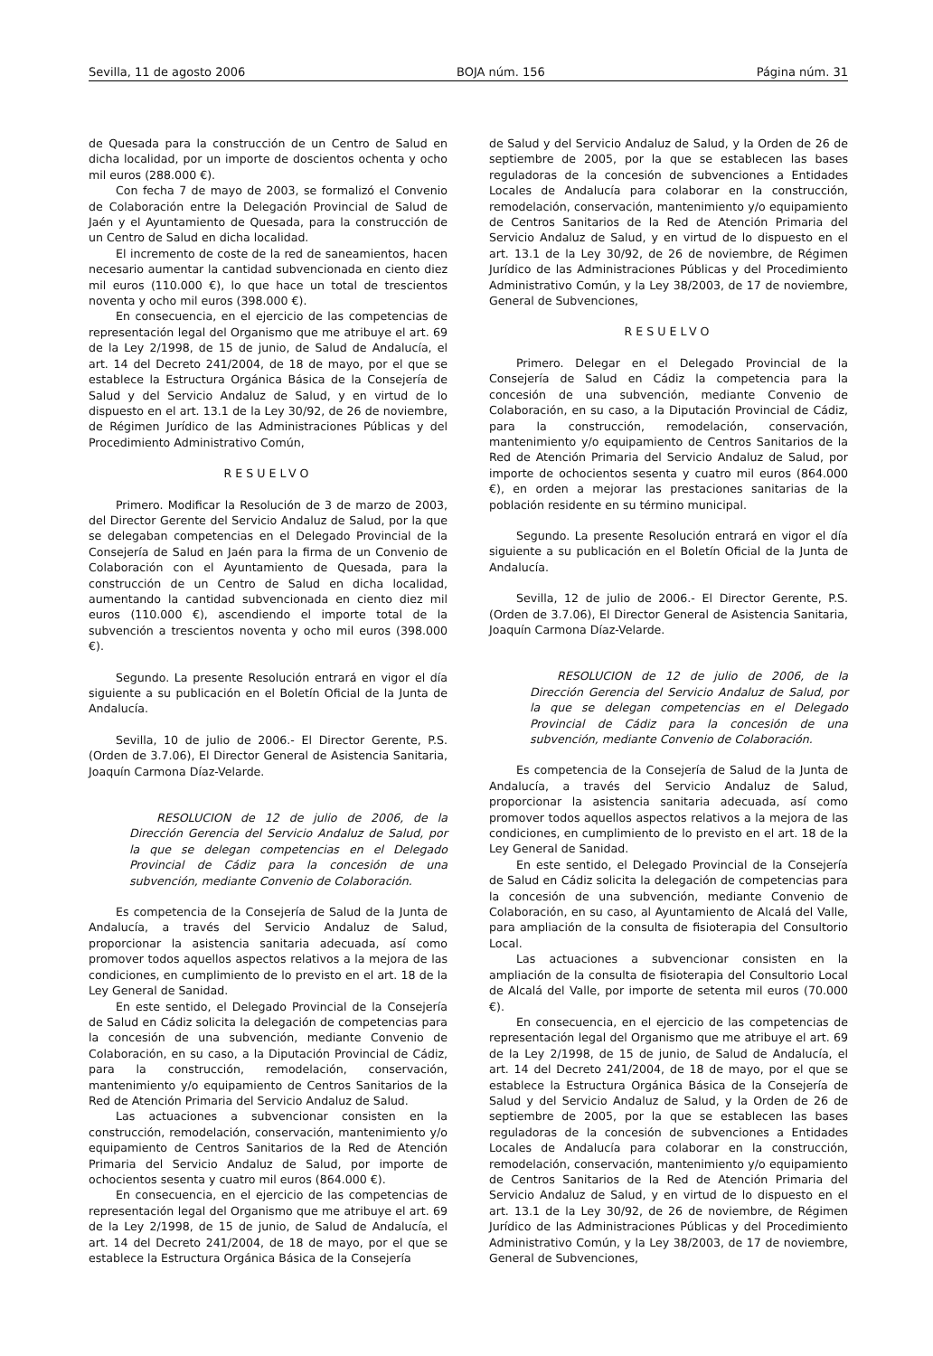Sevilla, 11 de agosto 2006 BOJA núm. 156 Página núm. 31
de Quesada para la construcción de un Centro de Salud en dicha localidad, por un importe de doscientos ochenta y ocho mil euros (288.000 €).
Con fecha 7 de mayo de 2003, se formalizó el Convenio de Colaboración entre la Delegación Provincial de Salud de Jaén y el Ayuntamiento de Quesada, para la construcción de un Centro de Salud en dicha localidad.
El incremento de coste de la red de saneamientos, hacen necesario aumentar la cantidad subvencionada en ciento diez mil euros (110.000 €), lo que hace un total de trescientos noventa y ocho mil euros (398.000 €).
En consecuencia, en el ejercicio de las competencias de representación legal del Organismo que me atribuye el art. 69 de la Ley 2/1998, de 15 de junio, de Salud de Andalucía, el art. 14 del Decreto 241/2004, de 18 de mayo, por el que se establece la Estructura Orgánica Básica de la Consejería de Salud y del Servicio Andaluz de Salud, y en virtud de lo dispuesto en el art. 13.1 de la Ley 30/92, de 26 de noviembre, de Régimen Jurídico de las Administraciones Públicas y del Procedimiento Administrativo Común,
RESUELVO
Primero. Modificar la Resolución de 3 de marzo de 2003, del Director Gerente del Servicio Andaluz de Salud, por la que se delegaban competencias en el Delegado Provincial de la Consejería de Salud en Jaén para la firma de un Convenio de Colaboración con el Ayuntamiento de Quesada, para la construcción de un Centro de Salud en dicha localidad, aumentando la cantidad subvencionada en ciento diez mil euros (110.000 €), ascendiendo el importe total de la subvención a trescientos noventa y ocho mil euros (398.000 €).
Segundo. La presente Resolución entrará en vigor el día siguiente a su publicación en el Boletín Oficial de la Junta de Andalucía.
Sevilla, 10 de julio de 2006.- El Director Gerente, P.S. (Orden de 3.7.06), El Director General de Asistencia Sanitaria, Joaquín Carmona Díaz-Velarde.
RESOLUCION de 12 de julio de 2006, de la Dirección Gerencia del Servicio Andaluz de Salud, por la que se delegan competencias en el Delegado Provincial de Cádiz para la concesión de una subvención, mediante Convenio de Colaboración.
Es competencia de la Consejería de Salud de la Junta de Andalucía, a través del Servicio Andaluz de Salud, proporcionar la asistencia sanitaria adecuada, así como promover todos aquellos aspectos relativos a la mejora de las condiciones, en cumplimiento de lo previsto en el art. 18 de la Ley General de Sanidad.
En este sentido, el Delegado Provincial de la Consejería de Salud en Cádiz solicita la delegación de competencias para la concesión de una subvención, mediante Convenio de Colaboración, en su caso, a la Diputación Provincial de Cádiz, para la construcción, remodelación, conservación, mantenimiento y/o equipamiento de Centros Sanitarios de la Red de Atención Primaria del Servicio Andaluz de Salud.
Las actuaciones a subvencionar consisten en la construcción, remodelación, conservación, mantenimiento y/o equipamiento de Centros Sanitarios de la Red de Atención Primaria del Servicio Andaluz de Salud, por importe de ochocientos sesenta y cuatro mil euros (864.000 €).
En consecuencia, en el ejercicio de las competencias de representación legal del Organismo que me atribuye el art. 69 de la Ley 2/1998, de 15 de junio, de Salud de Andalucía, el art. 14 del Decreto 241/2004, de 18 de mayo, por el que se establece la Estructura Orgánica Básica de la Consejería
de Salud y del Servicio Andaluz de Salud, y la Orden de 26 de septiembre de 2005, por la que se establecen las bases reguladoras de la concesión de subvenciones a Entidades Locales de Andalucía para colaborar en la construcción, remodelación, conservación, mantenimiento y/o equipamiento de Centros Sanitarios de la Red de Atención Primaria del Servicio Andaluz de Salud, y en virtud de lo dispuesto en el art. 13.1 de la Ley 30/92, de 26 de noviembre, de Régimen Jurídico de las Administraciones Públicas y del Procedimiento Administrativo Común, y la Ley 38/2003, de 17 de noviembre, General de Subvenciones,
RESUELVO
Primero. Delegar en el Delegado Provincial de la Consejería de Salud en Cádiz la competencia para la concesión de una subvención, mediante Convenio de Colaboración, en su caso, a la Diputación Provincial de Cádiz, para la construcción, remodelación, conservación, mantenimiento y/o equipamiento de Centros Sanitarios de la Red de Atención Primaria del Servicio Andaluz de Salud, por importe de ochocientos sesenta y cuatro mil euros (864.000 €), en orden a mejorar las prestaciones sanitarias de la población residente en su término municipal.
Segundo. La presente Resolución entrará en vigor el día siguiente a su publicación en el Boletín Oficial de la Junta de Andalucía.
Sevilla, 12 de julio de 2006.- El Director Gerente, P.S. (Orden de 3.7.06), El Director General de Asistencia Sanitaria, Joaquín Carmona Díaz-Velarde.
RESOLUCION de 12 de julio de 2006, de la Dirección Gerencia del Servicio Andaluz de Salud, por la que se delegan competencias en el Delegado Provincial de Cádiz para la concesión de una subvención, mediante Convenio de Colaboración.
Es competencia de la Consejería de Salud de la Junta de Andalucía, a través del Servicio Andaluz de Salud, proporcionar la asistencia sanitaria adecuada, así como promover todos aquellos aspectos relativos a la mejora de las condiciones, en cumplimiento de lo previsto en el art. 18 de la Ley General de Sanidad.
En este sentido, el Delegado Provincial de la Consejería de Salud en Cádiz solicita la delegación de competencias para la concesión de una subvención, mediante Convenio de Colaboración, en su caso, al Ayuntamiento de Alcalá del Valle, para ampliación de la consulta de fisioterapia del Consultorio Local.
Las actuaciones a subvencionar consisten en la ampliación de la consulta de fisioterapia del Consultorio Local de Alcalá del Valle, por importe de setenta mil euros (70.000 €).
En consecuencia, en el ejercicio de las competencias de representación legal del Organismo que me atribuye el art. 69 de la Ley 2/1998, de 15 de junio, de Salud de Andalucía, el art. 14 del Decreto 241/2004, de 18 de mayo, por el que se establece la Estructura Orgánica Básica de la Consejería de Salud y del Servicio Andaluz de Salud, y la Orden de 26 de septiembre de 2005, por la que se establecen las bases reguladoras de la concesión de subvenciones a Entidades Locales de Andalucía para colaborar en la construcción, remodelación, conservación, mantenimiento y/o equipamiento de Centros Sanitarios de la Red de Atención Primaria del Servicio Andaluz de Salud, y en virtud de lo dispuesto en el art. 13.1 de la Ley 30/92, de 26 de noviembre, de Régimen Jurídico de las Administraciones Públicas y del Procedimiento Administrativo Común, y la Ley 38/2003, de 17 de noviembre, General de Subvenciones,